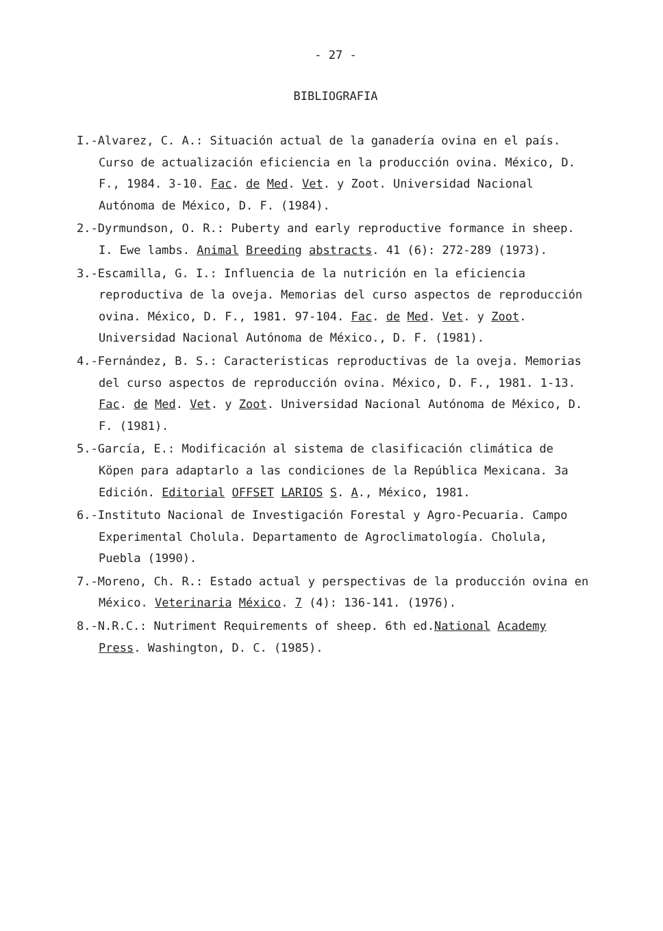- 27 -
BIBLIOGRAFIA
I.-Alvarez, C. A.: Situación actual de la ganadería ovina en el país. Curso de actualización eficiencia en la producción ovina. México, D. F., 1984. 3-10. Fac. de Med. Vet. y Zoot. Universidad Nacional Autónoma de México, D. F. (1984).
2.-Dyrmundson, O. R.: Puberty and early reproductive formance in sheep. I. Ewe lambs. Animal Breeding abstracts. 41 (6): 272-289 (1973).
3.-Escamilla, G. I.: Influencia de la nutrición en la eficiencia reproductiva de la oveja. Memorias del curso aspectos de reproducción ovina. México, D. F., 1981. 97-104. Fac. de Med. Vet. y Zoot. Universidad Nacional Autónoma de México., D. F. (1981).
4.-Fernández, B. S.: Caracteristicas reproductivas de la oveja. Memorias del curso aspectos de reproducción ovina. México, D. F., 1981. 1-13. Fac. de Med. Vet. y Zoot. Universidad Nacional Autónoma de México, D. F. (1981).
5.-García, E.: Modificación al sistema de clasificación climática de Köpen para adaptarlo a las condiciones de la República Mexicana. 3a Edición. Editorial OFFSET LARIOS S. A., México, 1981.
6.-Instituto Nacional de Investigación Forestal y Agro-Pecuaria. Campo Experimental Cholula. Departamento de Agroclimatología. Cholula, Puebla (1990).
7.-Moreno, Ch. R.: Estado actual y perspectivas de la producción ovina en México. Veterinaria México. 7 (4): 136-141. (1976).
8.-N.R.C.: Nutriment Requirements of sheep. 6th ed.National Academy Press. Washington, D. C. (1985).